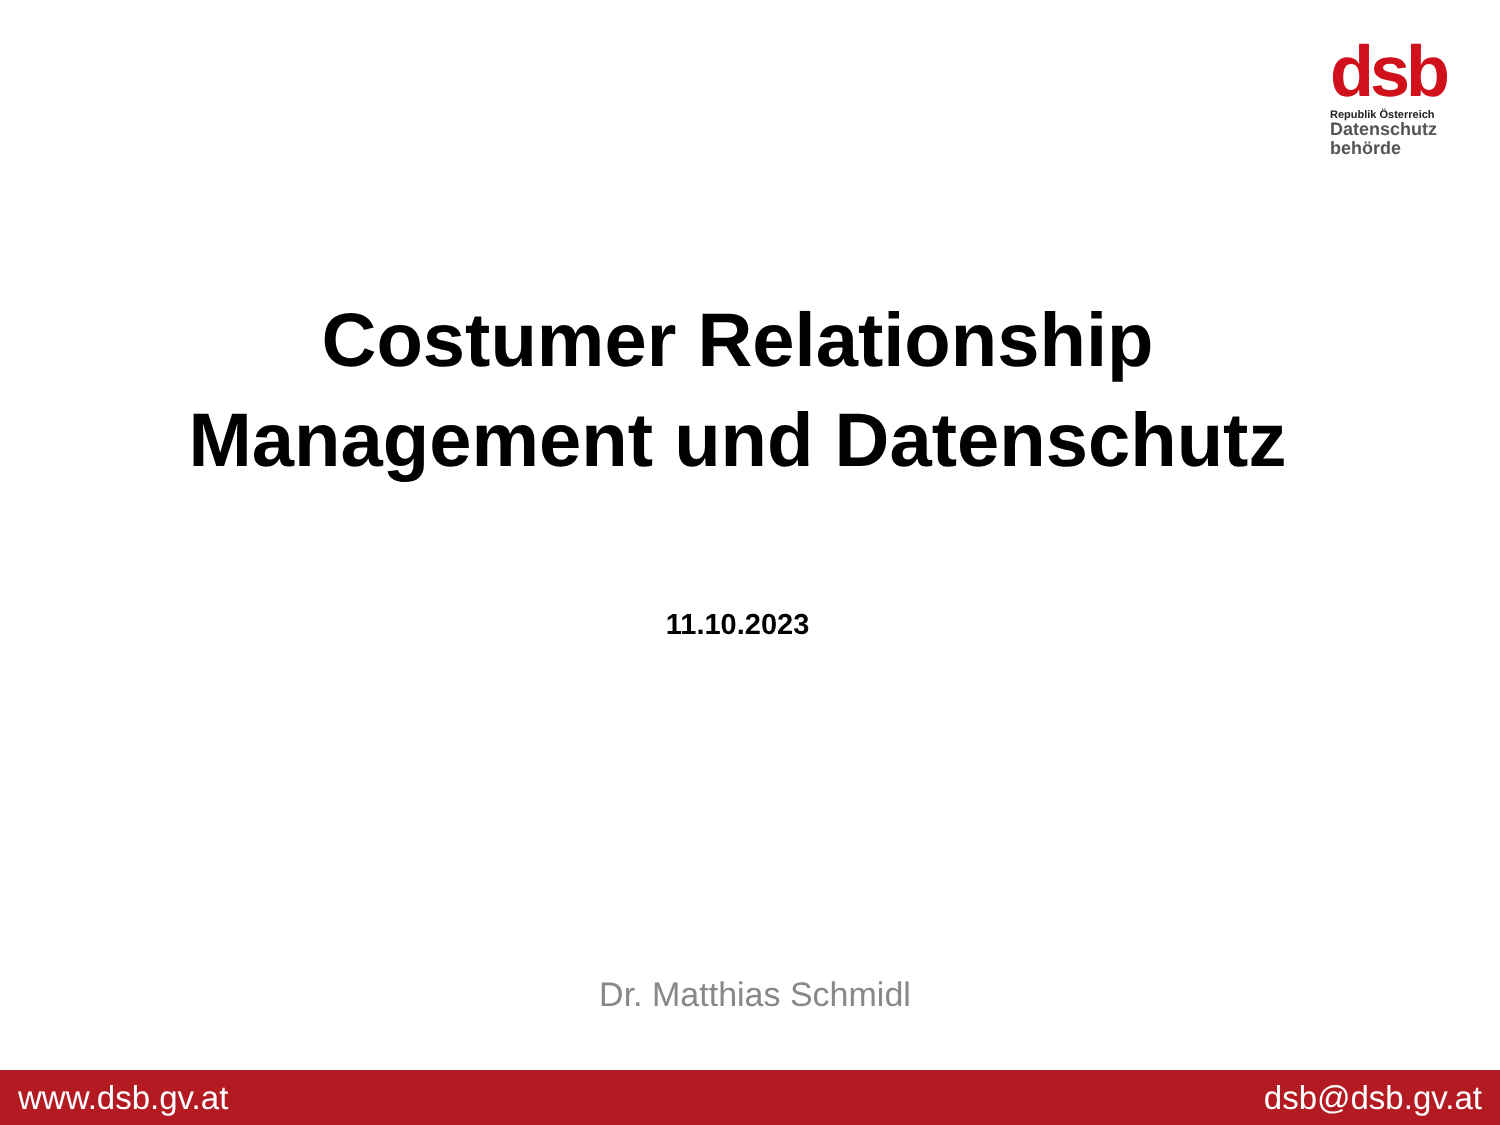dsb
Republik Österreich
Datenschutz
behörde
Costumer Relationship
Management und Datenschutz
11.10.2023
Dr. Matthias Schmidl
www.dsb.gv.at dsb@dsb.gv.at